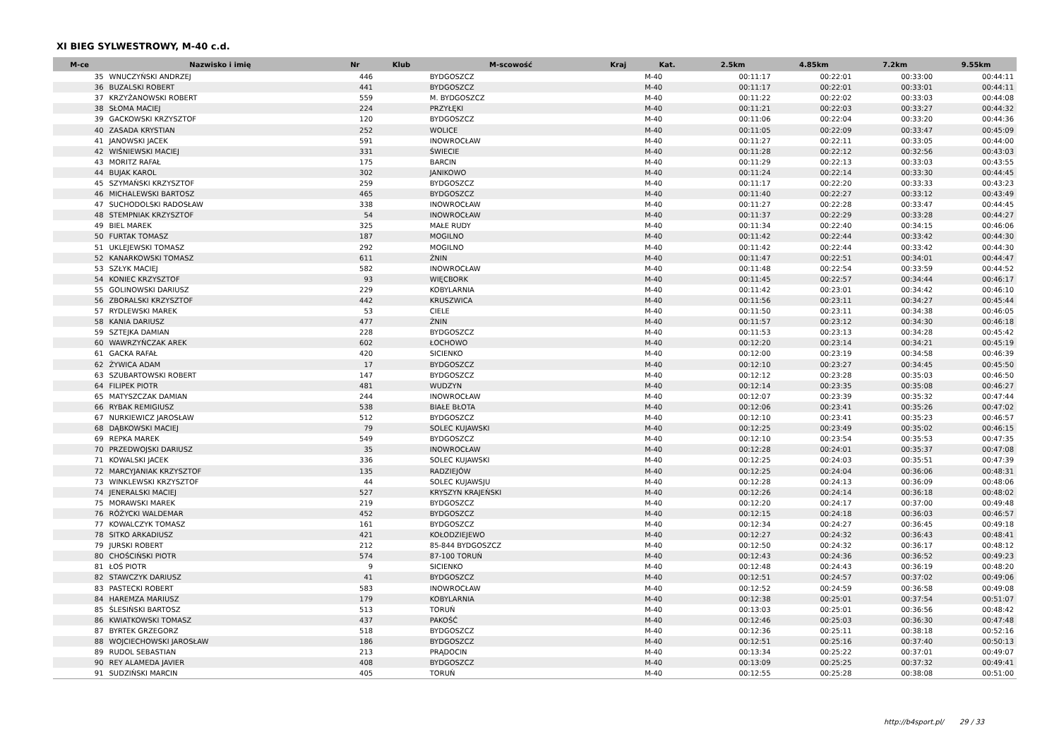XI BIEG SYLWESTROWY, M-40 c.d.
| M-ce | Nazwisko i imię | Nr | Klub | M-scowość | Kraj | Kat. | 2.5km | 4.85km | 7.2km | 9.55km |
| --- | --- | --- | --- | --- | --- | --- | --- | --- | --- | --- |
| 35 | WNUCZYŃSKI ANDRZEJ | 446 | | BYDGOSZCZ | | M-40 | 00:11:17 | 00:22:01 | 00:33:00 | 00:44:11 |
| 36 | BUZALSKI ROBERT | 441 | | BYDGOSZCZ | | M-40 | 00:11:17 | 00:22:01 | 00:33:01 | 00:44:11 |
| 37 | KRZYŻANOWSKI ROBERT | 559 | | M. BYDGOSZCZ | | M-40 | 00:11:22 | 00:22:02 | 00:33:03 | 00:44:08 |
| 38 | SŁOMA MACIEJ | 224 | | PRZYŁĘKI | | M-40 | 00:11:21 | 00:22:03 | 00:33:27 | 00:44:32 |
| 39 | GACKOWSKI KRZYSZTOF | 120 | | BYDGOSZCZ | | M-40 | 00:11:06 | 00:22:04 | 00:33:20 | 00:44:36 |
| 40 | ZASADA KRYSTIAN | 252 | | WOLICE | | M-40 | 00:11:05 | 00:22:09 | 00:33:47 | 00:45:09 |
| 41 | JANOWSKI JACEK | 591 | | INOWROCŁAW | | M-40 | 00:11:27 | 00:22:11 | 00:33:05 | 00:44:00 |
| 42 | WIŚNIEWSKI MACIEJ | 331 | | ŚWIECIE | | M-40 | 00:11:28 | 00:22:12 | 00:32:56 | 00:43:03 |
| 43 | MORITZ RAFAŁ | 175 | | BARCIN | | M-40 | 00:11:29 | 00:22:13 | 00:33:03 | 00:43:55 |
| 44 | BUJAK KAROL | 302 | | JANIKOWO | | M-40 | 00:11:24 | 00:22:14 | 00:33:30 | 00:44:45 |
| 45 | SZYMAŃSKI KRZYSZTOF | 259 | | BYDGOSZCZ | | M-40 | 00:11:17 | 00:22:20 | 00:33:33 | 00:43:23 |
| 46 | MICHALEWSKI BARTOSZ | 465 | | BYDGOSZCZ | | M-40 | 00:11:40 | 00:22:27 | 00:33:12 | 00:43:49 |
| 47 | SUCHODOLSKI RADOSŁAW | 338 | | INOWROCŁAW | | M-40 | 00:11:27 | 00:22:28 | 00:33:47 | 00:44:45 |
| 48 | STEMPNIAK KRZYSZTOF | 54 | | INOWROCŁAW | | M-40 | 00:11:37 | 00:22:29 | 00:33:28 | 00:44:27 |
| 49 | BIEL MAREK | 325 | | MAŁE RUDY | | M-40 | 00:11:34 | 00:22:40 | 00:34:15 | 00:46:06 |
| 50 | FURTAK TOMASZ | 187 | | MOGILNO | | M-40 | 00:11:42 | 00:22:44 | 00:33:42 | 00:44:30 |
| 51 | UKLEJEWSKI TOMASZ | 292 | | MOGILNO | | M-40 | 00:11:42 | 00:22:44 | 00:33:42 | 00:44:30 |
| 52 | KANARKOWSKI TOMASZ | 611 | | ŻNIN | | M-40 | 00:11:47 | 00:22:51 | 00:34:01 | 00:44:47 |
| 53 | SZŁYK MACIEJ | 582 | | INOWROCŁAW | | M-40 | 00:11:48 | 00:22:54 | 00:33:59 | 00:44:52 |
| 54 | KONIEC KRZYSZTOF | 93 | | WIĘCBORK | | M-40 | 00:11:45 | 00:22:57 | 00:34:44 | 00:46:17 |
| 55 | GOLINOWSKI DARIUSZ | 229 | | KOBYLARNIA | | M-40 | 00:11:42 | 00:23:01 | 00:34:42 | 00:46:10 |
| 56 | ZBORALSKI KRZYSZTOF | 442 | | KRUSZWICA | | M-40 | 00:11:56 | 00:23:11 | 00:34:27 | 00:45:44 |
| 57 | RYDLEWSKI MAREK | 53 | | CIELE | | M-40 | 00:11:50 | 00:23:11 | 00:34:38 | 00:46:05 |
| 58 | KANIA DARIUSZ | 477 | | ŻNIN | | M-40 | 00:11:57 | 00:23:12 | 00:34:30 | 00:46:18 |
| 59 | SZTEJKA DAMIAN | 228 | | BYDGOSZCZ | | M-40 | 00:11:53 | 00:23:13 | 00:34:28 | 00:45:42 |
| 60 | WAWRZYŃCZAK AREK | 602 | | ŁOCHOWO | | M-40 | 00:12:20 | 00:23:14 | 00:34:21 | 00:45:19 |
| 61 | GACKA RAFAŁ | 420 | | SICIENKO | | M-40 | 00:12:00 | 00:23:19 | 00:34:58 | 00:46:39 |
| 62 | ŻYWICA ADAM | 17 | | BYDGOSZCZ | | M-40 | 00:12:10 | 00:23:27 | 00:34:45 | 00:45:50 |
| 63 | SZUBARTOWSKI ROBERT | 147 | | BYDGOSZCZ | | M-40 | 00:12:12 | 00:23:28 | 00:35:03 | 00:46:50 |
| 64 | FILIPEK PIOTR | 481 | | WUDZYN | | M-40 | 00:12:14 | 00:23:35 | 00:35:08 | 00:46:27 |
| 65 | MATYSZCZAK DAMIAN | 244 | | INOWROCŁAW | | M-40 | 00:12:07 | 00:23:39 | 00:35:32 | 00:47:44 |
| 66 | RYBAK REMIGIUSZ | 538 | | BIAŁE BŁOTA | | M-40 | 00:12:06 | 00:23:41 | 00:35:26 | 00:47:02 |
| 67 | NURKIEWICZ JAROSŁAW | 512 | | BYDGOSZCZ | | M-40 | 00:12:10 | 00:23:41 | 00:35:23 | 00:46:57 |
| 68 | DĄBKOWSKI MACIEJ | 79 | | SOLEC KUJAWSKI | | M-40 | 00:12:25 | 00:23:49 | 00:35:02 | 00:46:15 |
| 69 | REPKA MAREK | 549 | | BYDGOSZCZ | | M-40 | 00:12:10 | 00:23:54 | 00:35:53 | 00:47:35 |
| 70 | PRZEDWOJSKI DARIUSZ | 35 | | INOWROCŁAW | | M-40 | 00:12:28 | 00:24:01 | 00:35:37 | 00:47:08 |
| 71 | KOWALSKI JACEK | 336 | | SOLEC KUJAWSKI | | M-40 | 00:12:25 | 00:24:03 | 00:35:51 | 00:47:39 |
| 72 | MARCYJANIAK KRZYSZTOF | 135 | | RADZIEJÓW | | M-40 | 00:12:25 | 00:24:04 | 00:36:06 | 00:48:31 |
| 73 | WINKLEWSKI KRZYSZTOF | 44 | | SOLEC KUJAWSJU | | M-40 | 00:12:28 | 00:24:13 | 00:36:09 | 00:48:06 |
| 74 | JENERALSKI MACIEJ | 527 | | KRYSZYN KRAJEŃSKI | | M-40 | 00:12:26 | 00:24:14 | 00:36:18 | 00:48:02 |
| 75 | MORAWSKI MAREK | 219 | | BYDGOSZCZ | | M-40 | 00:12:20 | 00:24:17 | 00:37:00 | 00:49:48 |
| 76 | RÓŻYCKI WALDEMAR | 452 | | BYDGOSZCZ | | M-40 | 00:12:15 | 00:24:18 | 00:36:03 | 00:46:57 |
| 77 | KOWALCZYK TOMASZ | 161 | | BYDGOSZCZ | | M-40 | 00:12:34 | 00:24:27 | 00:36:45 | 00:49:18 |
| 78 | SITKO ARKADIUSZ | 421 | | KOŁODZIEJEWO | | M-40 | 00:12:27 | 00:24:32 | 00:36:43 | 00:48:41 |
| 79 | JURSKI ROBERT | 212 | | 85-844 BYDGOSZCZ | | M-40 | 00:12:50 | 00:24:32 | 00:36:17 | 00:48:12 |
| 80 | CHOŚCIŃSKI PIOTR | 574 | | 87-100 TORUŃ | | M-40 | 00:12:43 | 00:24:36 | 00:36:52 | 00:49:23 |
| 81 | ŁOŚ PIOTR | 9 | | SICIENKO | | M-40 | 00:12:48 | 00:24:43 | 00:36:19 | 00:48:20 |
| 82 | STAWCZYK DARIUSZ | 41 | | BYDGOSZCZ | | M-40 | 00:12:51 | 00:24:57 | 00:37:02 | 00:49:06 |
| 83 | PASTECKI ROBERT | 583 | | INOWROCŁAW | | M-40 | 00:12:52 | 00:24:59 | 00:36:58 | 00:49:08 |
| 84 | HAREMZA MARIUSZ | 179 | | KOBYLARNIA | | M-40 | 00:12:38 | 00:25:01 | 00:37:54 | 00:51:07 |
| 85 | ŚLESIŃSKI BARTOSZ | 513 | | TORUŃ | | M-40 | 00:13:03 | 00:25:01 | 00:36:56 | 00:48:42 |
| 86 | KWIATKOWSKI TOMASZ | 437 | | PAKOŚĆ | | M-40 | 00:12:46 | 00:25:03 | 00:36:30 | 00:47:48 |
| 87 | BYRTEK GRZEGORZ | 518 | | BYDGOSZCZ | | M-40 | 00:12:36 | 00:25:11 | 00:38:18 | 00:52:16 |
| 88 | WOJCIECHOWSKI JAROSŁAW | 186 | | BYDGOSZCZ | | M-40 | 00:12:51 | 00:25:16 | 00:37:40 | 00:50:13 |
| 89 | RUDOL SEBASTIAN | 213 | | PRĄDOCIN | | M-40 | 00:13:34 | 00:25:22 | 00:37:01 | 00:49:07 |
| 90 | REY ALAMEDA JAVIER | 408 | | BYDGOSZCZ | | M-40 | 00:13:09 | 00:25:25 | 00:37:32 | 00:49:41 |
| 91 | SUDZIŃSKI MARCIN | 405 | | TORUŃ | | M-40 | 00:12:55 | 00:25:28 | 00:38:08 | 00:51:00 |
http://b4sport.pl/ 29 / 33